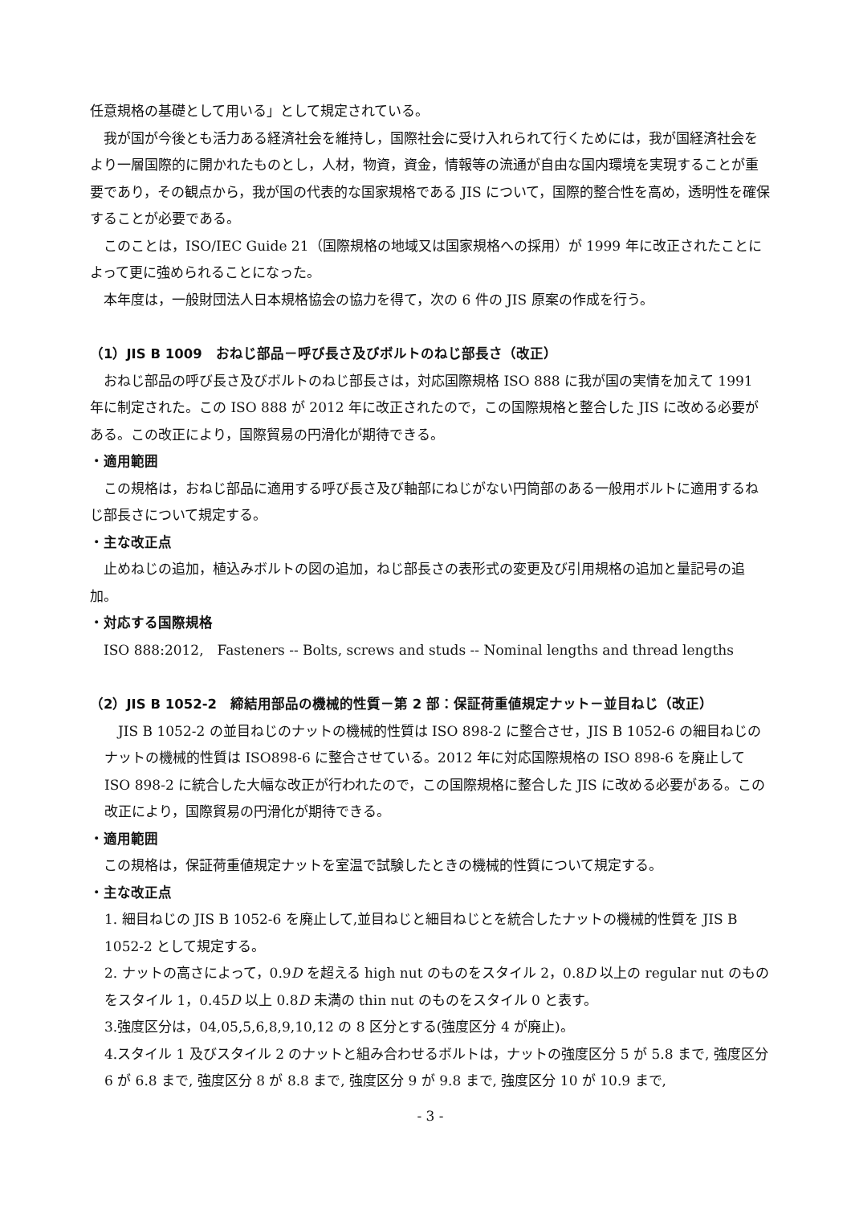任意規格の基礎として用いる」として規定されている。
我が国が今後とも活力ある経済社会を維持し，国際社会に受け入れられて行くためには，我が国経済社会をより一層国際的に開かれたものとし，人材，物資，資金，情報等の流通が自由な国内環境を実現することが重要であり，その観点から，我が国の代表的な国家規格である JIS について，国際的整合性を高め，透明性を確保することが必要である。
このことは，ISO/IEC Guide 21（国際規格の地域又は国家規格への採用）が 1999 年に改正されたことによって更に強められることになった。
本年度は，一般財団法人日本規格協会の協力を得て，次の 6 件の JIS 原案の作成を行う。
（1）JIS B 1009　おねじ部品－呼び長さ及びボルトのねじ部長さ（改正）
おねじ部品の呼び長さ及びボルトのねじ部長さは，対応国際規格 ISO 888 に我が国の実情を加えて 1991 年に制定された。この ISO 888 が 2012 年に改正されたので，この国際規格と整合した JIS に改める必要がある。この改正により，国際貿易の円滑化が期待できる。
・適用範囲
この規格は，おねじ部品に適用する呼び長さ及び軸部にねじがない円筒部のある一般用ボルトに適用するねじ部長さについて規定する。
・主な改正点
止めねじの追加，植込みボルトの図の追加，ねじ部長さの表形式の変更及び引用規格の追加と量記号の追加。
・対応する国際規格
ISO 888:2012,　Fasteners -- Bolts, screws and studs -- Nominal lengths and thread lengths
（2）JIS B 1052-2　締結用部品の機械的性質－第 2 部：保証荷重値規定ナット－並目ねじ（改正）
JIS B 1052-2 の並目ねじのナットの機械的性質は ISO 898-2 に整合させ，JIS B 1052-6 の細目ねじのナットの機械的性質は ISO898-6 に整合させている。2012 年に対応国際規格の ISO 898-6 を廃止して ISO 898-2 に統合した大幅な改正が行われたので，この国際規格に整合した JIS に改める必要がある。この改正により，国際貿易の円滑化が期待できる。
・適用範囲
この規格は，保証荷重値規定ナットを室温で試験したときの機械的性質について規定する。
・主な改正点
1. 細目ねじの JIS B 1052-6 を廃止して,並目ねじと細目ねじとを統合したナットの機械的性質を JIS B 1052-2 として規定する。
2. ナットの高さによって，0.9D を超える high nut のものをスタイル 2，0.8D 以上の regular nut のものをスタイル 1，0.45D 以上 0.8D 未満の thin nut のものをスタイル 0 と表す。
3.強度区分は，04,05,5,6,8,9,10,12 の 8 区分とする(強度区分 4 が廃止)。
4.スタイル 1 及びスタイル 2 のナットと組み合わせるボルトは，ナットの強度区分 5 が 5.8 まで, 強度区分 6 が 6.8 まで, 強度区分 8 が 8.8 まで, 強度区分 9 が 9.8 まで, 強度区分 10 が 10.9 まで,
- 3 -